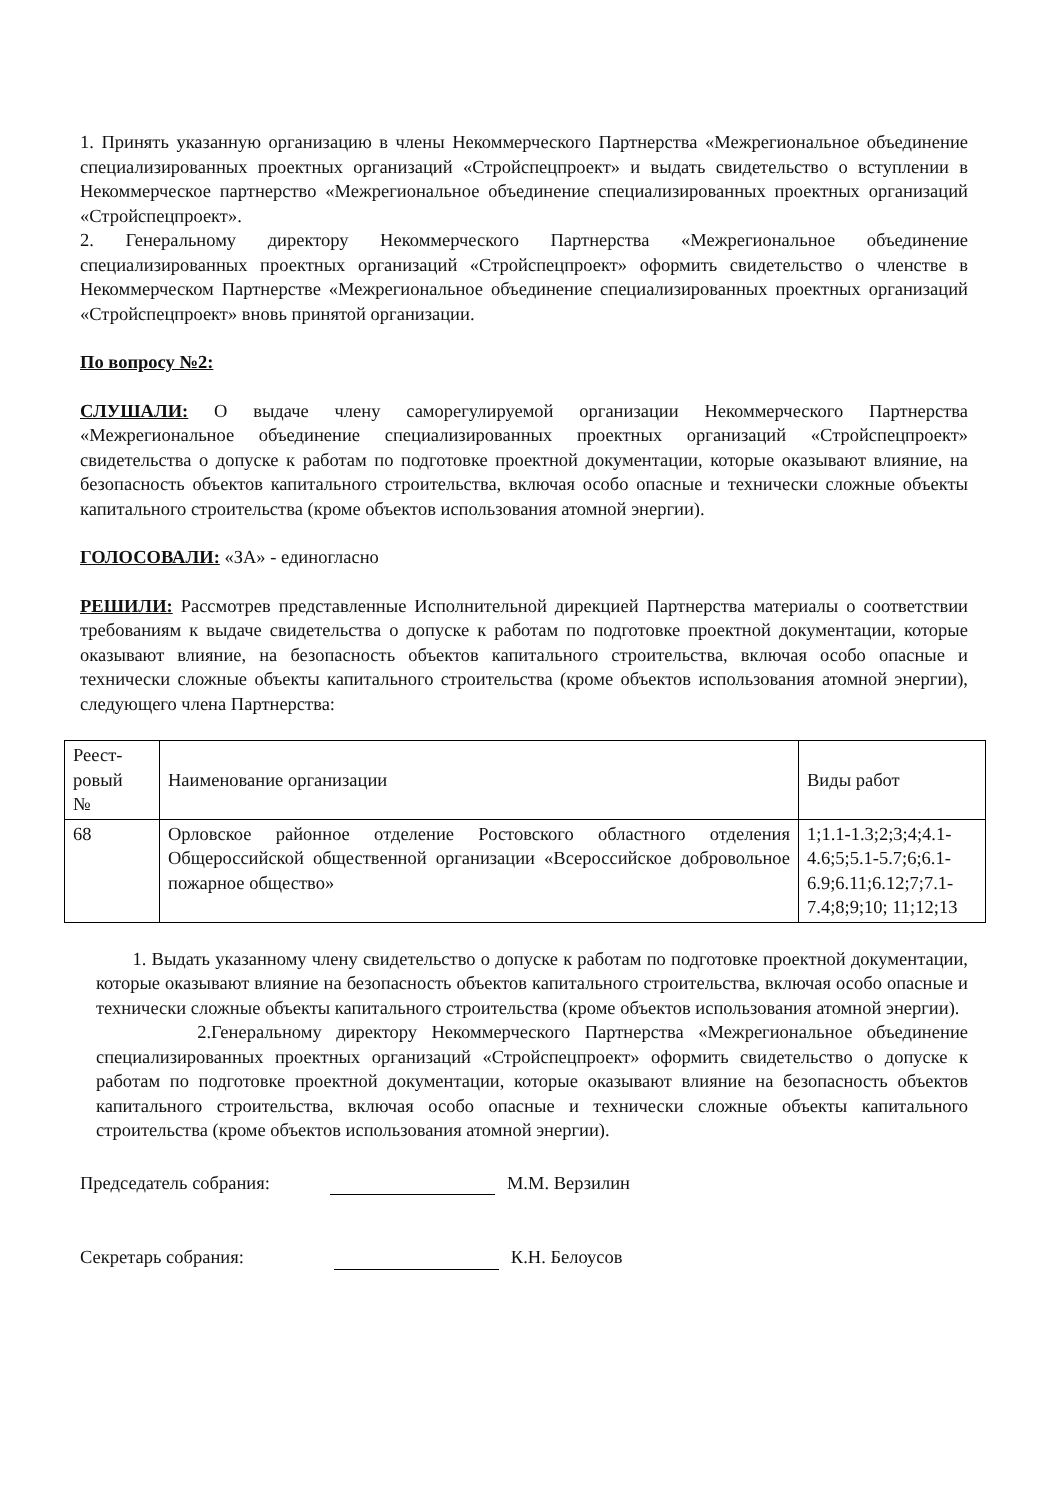1. Принять указанную организацию в члены Некоммерческого Партнерства «Межрегиональное объединение специализированных проектных организаций «Стройспецпроект» и выдать свидетельство о вступлении в Некоммерческое партнерство «Межрегиональное объединение специализированных проектных организаций «Стройспецпроект».
2. Генеральному директору Некоммерческого Партнерства «Межрегиональное объединение специализированных проектных организаций «Стройспецпроект» оформить свидетельство о членстве в Некоммерческом Партнерстве «Межрегиональное объединение специализированных проектных организаций «Стройспецпроект» вновь принятой организации.
По вопросу №2:
СЛУШАЛИ: О выдаче члену саморегулируемой организации Некоммерческого Партнерства «Межрегиональное объединение специализированных проектных организаций «Стройспецпроект» свидетельства о допуске к работам по подготовке проектной документации, которые оказывают влияние, на безопасность объектов капитального строительства, включая особо опасные и технически сложные объекты капитального строительства (кроме объектов использования атомной энергии).
ГОЛОСОВАЛИ: «ЗА» - единогласно
РЕШИЛИ: Рассмотрев представленные Исполнительной дирекцией Партнерства материалы о соответствии требованиям к выдаче свидетельства о допуске к работам по подготовке проектной документации, которые оказывают влияние, на безопасность объектов капитального строительства, включая особо опасные и технически сложные объекты капитального строительства (кроме объектов использования атомной энергии), следующего члена Партнерства:
| Реест- ровый № | Наименование организации | Виды работ |
| 68 | Орловское районное отделение Ростовского областного отделения Общероссийской общественной организации «Всероссийское добровольное пожарное общество» | 1;1.1-1.3;2;3;4;4.1-4.6;5;5.1-5.7;6;6.1-6.9;6.11;6.12;7;7.1-7.4;8;9;10; 11;12;13 |
1. Выдать указанному члену свидетельство о допуске к работам по подготовке проектной документации, которые оказывают влияние на безопасность объектов капитального строительства, включая особо опасные и технически сложные объекты капитального строительства (кроме объектов использования атомной энергии).
2.Генеральному директору Некоммерческого Партнерства «Межрегиональное объединение специализированных проектных организаций «Стройспецпроект» оформить свидетельство о допуске к работам по подготовке проектной документации, которые оказывают влияние на безопасность объектов капитального строительства, включая особо опасные и технически сложные объекты капитального строительства (кроме объектов использования атомной энергии).
Председатель собрания: М.М. Верзилин
Секретарь собрания: К.Н. Белоусов